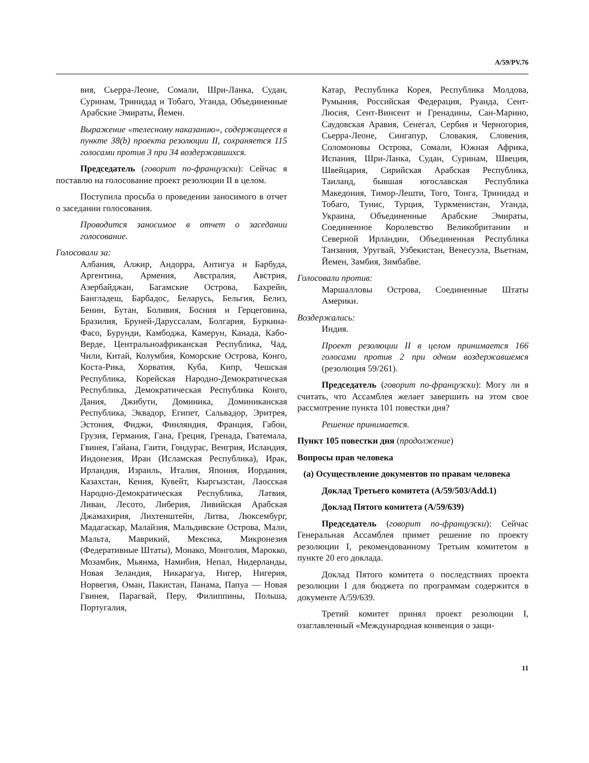A/59/PV.76
вия, Сьерра-Леоне, Сомали, Шри-Ланка, Судан, Суринам, Тринидад и Тобаго, Уганда, Объединенные Арабские Эмираты, Йемен.
Выражение «телесному наказанию», содержащееся в пункте 38(b) проекта резолюции II, сохраняется 115 голосами против 3 при 34 воздержавшихся.
Председатель (говорит по-французски): Сейчас я поставлю на голосование проект резолюции II в целом.
Поступила просьба о проведении заносимого в отчет о заседании голосования.
Проводится заносимое в отчет о заседании голосование.
Голосовали за:
Албания, Алжир, Андорра, Антигуа и Барбуда, Аргентина, Армения, Австралия, Австрия, Азербайджан, Багамские Острова, Бахрейн, Бангладеш, Барбадос, Беларусь, Бельгия, Белиз, Бенин, Бутан, Боливия, Босния и Герцеговина, Бразилия, Бруней-Даруссалам, Болгария, Буркина-Фасо, Бурунди, Камбоджа, Камерун, Канада, Кабо-Верде, Центральноафриканская Республика, Чад, Чили, Китай, Колумбия, Коморские Острова, Конго, Коста-Рика, Хорватия, Куба, Кипр, Чешская Республика, Корейская Народно-Демократическая Республика, Демократическая Республика Конго, Дания, Джибути, Доминика, Доминиканская Республика, Эквадор, Египет, Сальвадор, Эритрея, Эстония, Фиджи, Финляндия, Франция, Габон, Грузия, Германия, Гана, Греция, Гренада, Гватемала, Гвинея, Гайана, Гаити, Гондурас, Венгрия, Исландия, Индонезия, Иран (Исламская Республика), Ирак, Ирландия, Израиль, Италия, Япония, Иордания, Казахстан, Кения, Кувейт, Кыргызстан, Лаосская Народно-Демократическая Республика, Латвия, Ливан, Лесото, Либерия, Ливийская Арабская Джамахирия, Лихтенштейн, Литва, Люксембург, Мадагаскар, Малайзия, Мальдивские Острова, Мали, Мальта, Маврикий, Мексика, Микронезия (Федеративные Штаты), Монако, Монголия, Марокко, Мозамбик, Мьянма, Намибия, Непал, Нидерланды, Новая Зеландия, Никарагуа, Нигер, Нигерия, Норвегия, Оман, Пакистан, Панама, Папуа — Новая Гвинея, Парагвай, Перу, Филиппины, Польша, Португалия,
Катар, Республика Корея, Республика Молдова, Румыния, Российская Федерация, Руанда, Сент-Люсия, Сент-Винсент и Гренадины, Сан-Марино, Саудовская Аравия, Сенегал, Сербия и Черногория, Сьерра-Леоне, Сингапур, Словакия, Словения, Соломоновы Острова, Сомали, Южная Африка, Испания, Шри-Ланка, Судан, Суринам, Швеция, Швейцария, Сирийская Арабская Республика, Таиланд, бывшая югославская Республика Македония, Тимор-Лешти, Того, Тонга, Тринидад и Тобаго, Тунис, Турция, Туркменистан, Уганда, Украина, Объединенные Арабские Эмираты, Соединенное Королевство Великобритании и Северной Ирландии, Объединенная Республика Танзания, Уругвай, Узбекистан, Венесуэла, Вьетнам, Йемен, Замбия, Зимбабве.
Голосовали против:
Маршалловы Острова, Соединенные Штаты Америки.
Воздержались:
Индия.
Проект резолюции II в целом принимается 166 голосами против 2 при одном воздержавшемся (резолюция 59/261).
Председатель (говорит по-французски): Могу ли я считать, что Ассамблея желает завершить на этом свое рассмотрение пункта 101 повестки дня?
Решение принимается.
Пункт 105 повестки дня (продолжение)
Вопросы прав человека
(a) Осуществление документов по правам человека
Доклад Третьего комитета (A/59/503/Add.1)
Доклад Пятого комитета (A/59/639)
Председатель (говорит по-французски): Сейчас Генеральная Ассамблея примет решение по проекту резолюции I, рекомендованному Третьим комитетом в пункте 20 его доклада.
Доклад Пятого комитета о последствиях проекта резолюции I для бюджета по программам содержится в документе A/59/639.
Третий комитет принял проект резолюции I, озаглавленный «Международная конвенция о защи-
11